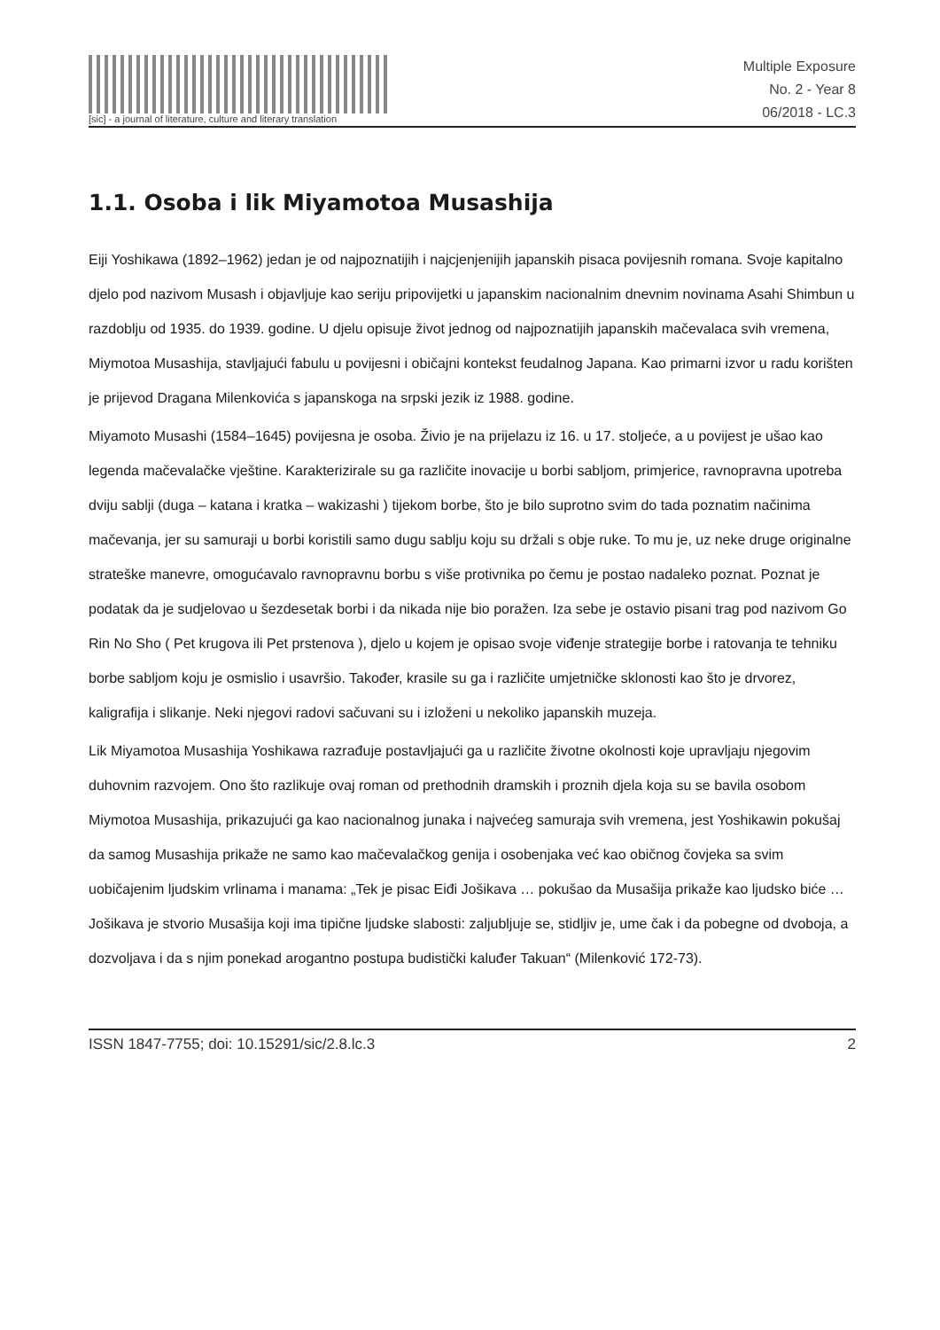[sic] - a journal of literature, culture and literary translation
Multiple Exposure
No. 2 - Year 8
06/2018 - LC.3
1.1. Osoba i lik Miyamotoa Musashija
Eiji Yoshikawa (1892–1962) jedan je od najpoznatijih i najcjenjenijih japanskih pisaca povijesnih romana. Svoje kapitalno djelo pod nazivom Musash i objavljuje kao seriju pripovijetki u japanskim nacionalnim dnevnim novinama Asahi Shimbun u razdoblju od 1935. do 1939. godine. U djelu opisuje život jednog od najpoznatijih japanskih mačevalaca svih vremena, Miymotoa Musashija, stavljajući fabulu u povijesni i običajni kontekst feudalnog Japana. Kao primarni izvor u radu korišten je prijevod Dragana Milenkovića s japanskoga na srpski jezik iz 1988. godine.
Miyamoto Musashi (1584–1645) povijesna je osoba. Živio je na prijelazu iz 16. u 17. stoljeće, a u povijest je ušao kao legenda mačevalačke vještine. Karakterizirale su ga različite inovacije u borbi sabljom, primjerice, ravnopravna upotreba dviju sablji (duga – katana i kratka – wakizashi ) tijekom borbe, što je bilo suprotno svim do tada poznatim načinima mačevanja, jer su samuraji u borbi koristili samo dugu sablju koju su držali s obje ruke. To mu je, uz neke druge originalne strateške manevre, omogućavalo ravnopravnu borbu s više protivnika po čemu je postao nadaleko poznat. Poznat je podatak da je sudjelovao u šezdesetak borbi i da nikada nije bio poražen. Iza sebe je ostavio pisani trag pod nazivom Go Rin No Sho ( Pet krugova ili Pet prstenova ), djelo u kojem je opisao svoje viđenje strategije borbe i ratovanja te tehniku borbe sabljom koju je osmislio i usavršio. Također, krasile su ga i različite umjetničke sklonosti kao što je drvorez, kaligrafija i slikanje. Neki njegovi radovi sačuvani su i izloženi u nekoliko japanskih muzeja.
Lik Miyamotoa Musashija Yoshikawa razrađuje postavljajući ga u različite životne okolnosti koje upravljaju njegovim duhovnim razvojem. Ono što razlikuje ovaj roman od prethodnih dramskih i proznih djela koja su se bavila osobom Miymotoa Musashija, prikazujući ga kao nacionalnog junaka i najvećeg samuraja svih vremena, jest Yoshikawin pokušaj da samog Musashija prikaže ne samo kao mačevalačkog genija i osobenjaka već kao običnog čovjeka sa svim uobičajenim ljudskim vrlinama i manama: „Tek je pisac Eiđi Jošikava … pokušao da Musašija prikaže kao ljudsko biće … Jošikava je stvorio Musašija koji ima tipične ljudske slabosti: zaljubljuje se, stidljiv je, ume čak i da pobegne od dvoboja, a dozvoljava i da s njim ponekad arogantno postupa budistički kaluđer Takuan“ (Milenković 172-73).
ISSN 1847-7755; doi: 10.15291/sic/2.8.lc.3 2